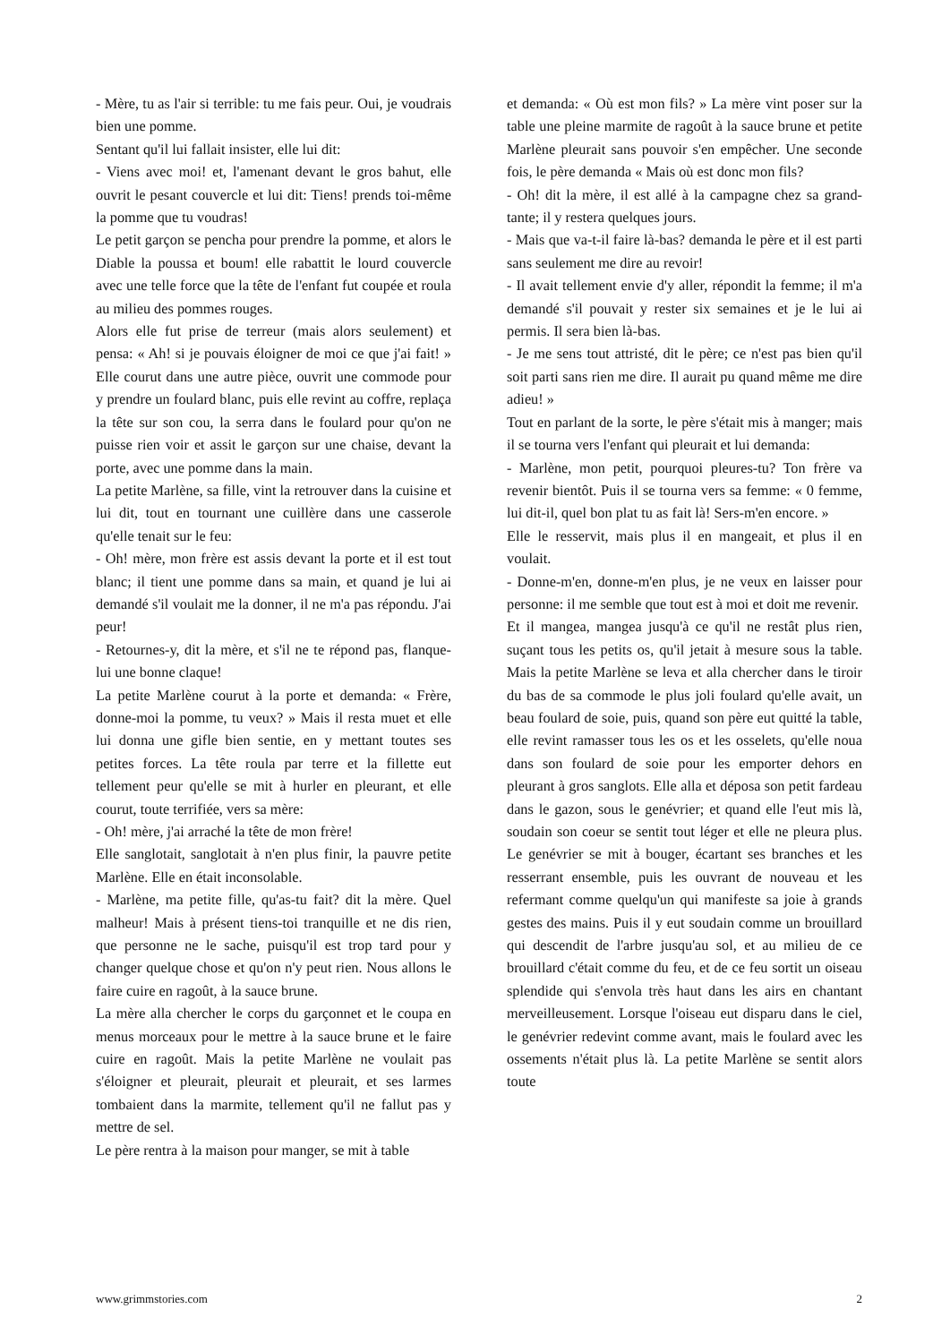- Mère, tu as l'air si terrible: tu me fais peur. Oui, je voudrais bien une pomme.
Sentant qu'il lui fallait insister, elle lui dit:
- Viens avec moi! et, l'amenant devant le gros bahut, elle ouvrit le pesant couvercle et lui dit: Tiens! prends toi-même la pomme que tu voudras!
Le petit garçon se pencha pour prendre la pomme, et alors le Diable la poussa et boum! elle rabattit le lourd couvercle avec une telle force que la tête de l'enfant fut coupée et roula au milieu des pommes rouges.
Alors elle fut prise de terreur (mais alors seulement) et pensa: « Ah! si je pouvais éloigner de moi ce que j'ai fait! » Elle courut dans une autre pièce, ouvrit une commode pour y prendre un foulard blanc, puis elle revint au coffre, replaça la tête sur son cou, la serra dans le foulard pour qu'on ne puisse rien voir et assit le garçon sur une chaise, devant la porte, avec une pomme dans la main.
La petite Marlène, sa fille, vint la retrouver dans la cuisine et lui dit, tout en tournant une cuillère dans une casserole qu'elle tenait sur le feu:
- Oh! mère, mon frère est assis devant la porte et il est tout blanc; il tient une pomme dans sa main, et quand je lui ai demandé s'il voulait me la donner, il ne m'a pas répondu. J'ai peur!
- Retournes-y, dit la mère, et s'il ne te répond pas, flanque-lui une bonne claque!
La petite Marlène courut à la porte et demanda: « Frère, donne-moi la pomme, tu veux? » Mais il resta muet et elle lui donna une gifle bien sentie, en y mettant toutes ses petites forces. La tête roula par terre et la fillette eut tellement peur qu'elle se mit à hurler en pleurant, et elle courut, toute terrifiée, vers sa mère:
- Oh! mère, j'ai arraché la tête de mon frère!
Elle sanglotait, sanglotait à n'en plus finir, la pauvre petite Marlène. Elle en était inconsolable.
- Marlène, ma petite fille, qu'as-tu fait? dit la mère. Quel malheur! Mais à présent tiens-toi tranquille et ne dis rien, que personne ne le sache, puisqu'il est trop tard pour y changer quelque chose et qu'on n'y peut rien. Nous allons le faire cuire en ragoût, à la sauce brune.
La mère alla chercher le corps du garçonnet et le coupa en menus morceaux pour le mettre à la sauce brune et le faire cuire en ragoût. Mais la petite Marlène ne voulait pas s'éloigner et pleurait, pleurait et pleurait, et ses larmes tombaient dans la marmite, tellement qu'il ne fallut pas y mettre de sel.
Le père rentra à la maison pour manger, se mit à table
et demanda: « Où est mon fils? » La mère vint poser sur la table une pleine marmite de ragoût à la sauce brune et petite Marlène pleurait sans pouvoir s'en empêcher. Une seconde fois, le père demanda « Mais où est donc mon fils?
- Oh! dit la mère, il est allé à la campagne chez sa grand-tante; il y restera quelques jours.
- Mais que va-t-il faire là-bas? demanda le père et il est parti sans seulement me dire au revoir!
- Il avait tellement envie d'y aller, répondit la femme; il m'a demandé s'il pouvait y rester six semaines et je le lui ai permis. Il sera bien là-bas.
- Je me sens tout attristé, dit le père; ce n'est pas bien qu'il soit parti sans rien me dire. Il aurait pu quand même me dire adieu! »
Tout en parlant de la sorte, le père s'était mis à manger; mais il se tourna vers l'enfant qui pleurait et lui demanda:
- Marlène, mon petit, pourquoi pleures-tu? Ton frère va revenir bientôt. Puis il se tourna vers sa femme: « 0 femme, lui dit-il, quel bon plat tu as fait là! Sers-m'en encore. »
Elle le resservit, mais plus il en mangeait, et plus il en voulait.
- Donne-m'en, donne-m'en plus, je ne veux en laisser pour personne: il me semble que tout est à moi et doit me revenir.
Et il mangea, mangea jusqu'à ce qu'il ne restât plus rien, suçant tous les petits os, qu'il jetait à mesure sous la table. Mais la petite Marlène se leva et alla chercher dans le tiroir du bas de sa commode le plus joli foulard qu'elle avait, un beau foulard de soie, puis, quand son père eut quitté la table, elle revint ramasser tous les os et les osselets, qu'elle noua dans son foulard de soie pour les emporter dehors en pleurant à gros sanglots. Elle alla et déposa son petit fardeau dans le gazon, sous le genévrier; et quand elle l'eut mis là, soudain son coeur se sentit tout léger et elle ne pleura plus. Le genévrier se mit à bouger, écartant ses branches et les resserrant ensemble, puis les ouvrant de nouveau et les refermant comme quelqu'un qui manifeste sa joie à grands gestes des mains. Puis il y eut soudain comme un brouillard qui descendit de l'arbre jusqu'au sol, et au milieu de ce brouillard c'était comme du feu, et de ce feu sortit un oiseau splendide qui s'envola très haut dans les airs en chantant merveilleusement. Lorsque l'oiseau eut disparu dans le ciel, le genévrier redevint comme avant, mais le foulard avec les ossements n'était plus là. La petite Marlène se sentit alors toute
www.grimmstories.com 2